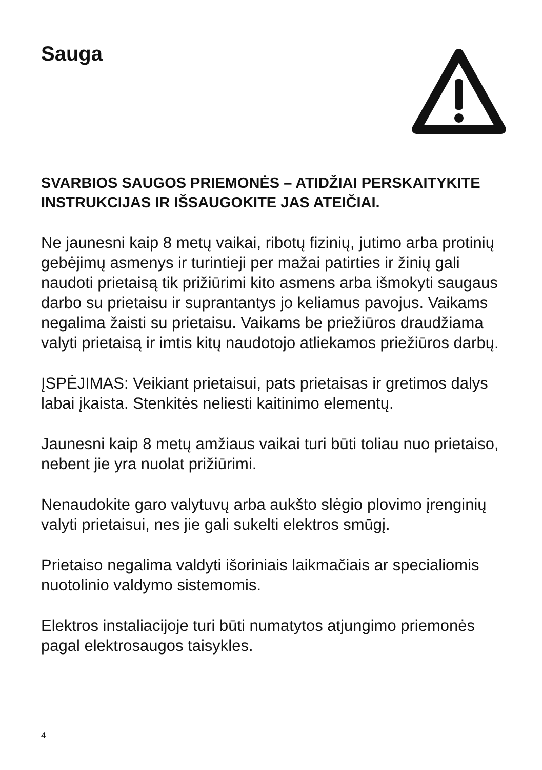Sauga
SVARBIOS SAUGOS PRIEMONĖS – ATIDŽIAI PERSKAITYKITE INSTRUKCIJAS IR IŠSAUGOKITE JAS ATEIČIAI.
Ne jaunesni kaip 8 metų vaikai, ribotų fizinių, jutimo arba protinių gebėjimų asmenys ir turintieji per mažai patirties ir žinių gali naudoti prietaisą tik prižiūrimi kito asmens arba išmokyti saugaus darbo su prietaisu ir suprantantys jo keliamus pavojus. Vaikams negalima žaisti su prietaisu. Vaikams be priežiūros draudžiama valyti prietaisą ir imtis kitų naudotojo atliekamos priežiūros darbų.
ĮSPĖJIMAS: Veikiant prietaisui, pats prietaisas ir gretimos dalys labai įkaista. Stenkitės neliesti kaitinimo elementų.
Jaunesni kaip 8 metų amžiaus vaikai turi būti toliau nuo prietaiso, nebent jie yra nuolat prižiūrimi.
Nenaudokite garo valytuvų arba aukšto slėgio plovimo įrenginių valyti prietaisui, nes jie gali sukelti elektros smūgį.
Prietaiso negalima valdyti išoriniais laikmačiais ar specialiomis nuotolinio valdymo sistemomis.
Elektros instaliacijoje turi būti numatytos atjungimo priemonės pagal elektrosaugos taisykles.
4